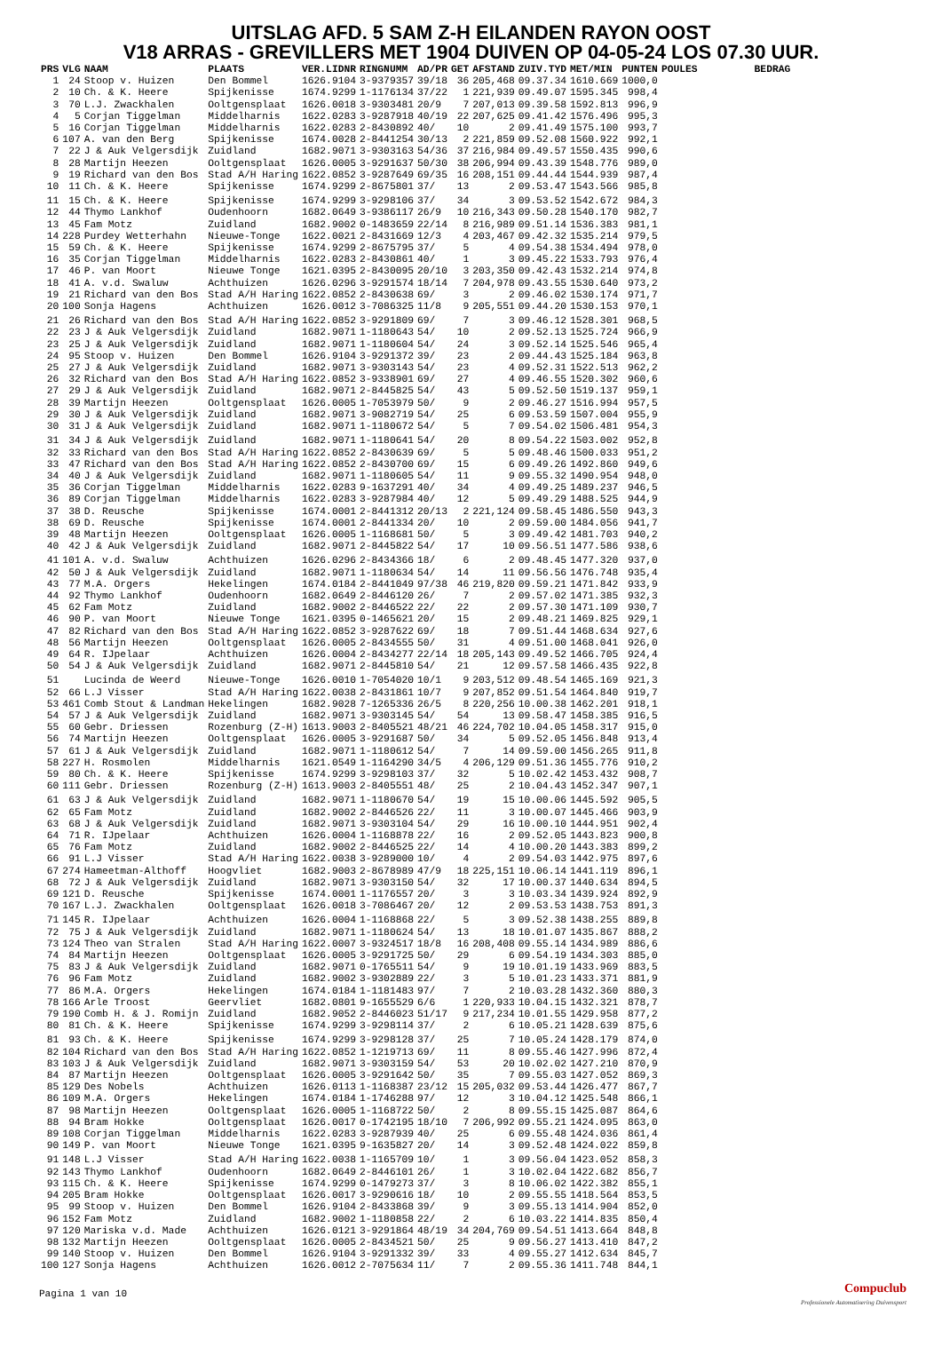UITSLAG AFD. 5 SAM Z-H EILANDEN RAYON OOST
V18 ARRAS - GREVILLERS MET 1904 DUIVEN OP 04-05-24 LOS 07.30 UUR.
| PRS | VLG | NAAM | PLAATS | VER.LIDNR | RINGNUMM | AD/PR | GET | AFSTAND | ZUIV.TYD | MET/MIN | PUNTEN | POULES | BEDRAG |
| --- | --- | --- | --- | --- | --- | --- | --- | --- | --- | --- | --- | --- | --- |
| 1 | 24 | Stoop v. Huizen | Den Bommel | 1626.9104 | 3-9379357 | 39/18 | 36 | 205,468 | 09.37.34 | 1610.669 | 1000,0 | | |
| 2 | 10 | Ch. & K. Heere | Spijkenisse | 1674.9299 | 1-1176134 | 37/22 | 1 | 221,939 | 09.49.07 | 1595.345 | 998,4 | | |
| 3 | 70 | L.J. Zwackhalen | Ooltgensplaat | 1626.0018 | 3-9303481 | 20/9 | 7 | 207,013 | 09.39.58 | 1592.813 | 996,9 | | |
| 4 | 5 | Corjan Tiggelman | Middelharnis | 1622.0283 | 3-9287918 | 40/19 | 22 | 207,625 | 09.41.42 | 1576.496 | 995,3 | | |
| 5 | 16 | Corjan Tiggelman | Middelharnis | 1622.0283 | 2-8430892 | 40/ | 10 | 2 | 09.41.49 | 1575.100 | 993,7 | | |
| 6 | 107 | A. van den Berg | Spijkenisse | 1674.0028 | 2-8441254 | 30/13 | 2 | 221,859 | 09.52.08 | 1560.922 | 992,1 | | |
| 7 | 22 | J & Auk Velgersdijk | Zuidland | 1682.9071 | 3-9303163 | 54/36 | 37 | 216,984 | 09.49.57 | 1550.435 | 990,6 | | |
| 8 | 28 | Martijn Heezen | Ooltgensplaat | 1626.0005 | 3-9291637 | 50/30 | 38 | 206,994 | 09.43.39 | 1548.776 | 989,0 | | |
| 9 | 19 | Richard van den Bos | Stad A/H Haring | 1622.0852 | 3-9287649 | 69/35 | 16 | 208,151 | 09.44.44 | 1544.939 | 987,4 | | |
| 10 | 11 | Ch. & K. Heere | Spijkenisse | 1674.9299 | 2-8675801 | 37/ | 13 | 2 | 09.53.47 | 1543.566 | 985,8 | | |
| 11 | 15 | Ch. & K. Heere | Spijkenisse | 1674.9299 | 3-9298106 | 37/ | 34 | 3 | 09.53.52 | 1542.672 | 984,3 | | |
| 12 | 44 | Thymo Lankhof | Oudenhoorn | 1682.0649 | 3-9386117 | 26/9 | 10 | 216,343 | 09.50.28 | 1540.170 | 982,7 | | |
| 13 | 45 | Fam Motz | Zuidland | 1682.9002 | 0-1483659 | 22/14 | 8 | 216,989 | 09.51.14 | 1536.383 | 981,1 | | |
| 14 | 228 | Purdey Wetterhahn | Nieuwe-Tonge | 1622.0021 | 2-8431669 | 12/3 | 4 | 203,467 | 09.42.32 | 1535.214 | 979,5 | | |
| 15 | 59 | Ch. & K. Heere | Spijkenisse | 1674.9299 | 2-8675795 | 37/ | 5 | 4 | 09.54.38 | 1534.494 | 978,0 | | |
| 16 | 35 | Corjan Tiggelman | Middelharnis | 1622.0283 | 2-8430861 | 40/ | 1 | 3 | 09.45.22 | 1533.793 | 976,4 | | |
| 17 | 46 | P. van Moort | Nieuwe Tonge | 1621.0395 | 2-8430095 | 20/10 | 3 | 203,350 | 09.42.43 | 1532.214 | 974,8 | | |
| 18 | 41 | A. v.d. Swaluw | Achthuizen | 1626.0296 | 3-9291574 | 18/14 | 7 | 204,978 | 09.43.55 | 1530.640 | 973,2 | | |
| 19 | 21 | Richard van den Bos | Stad A/H Haring | 1622.0852 | 2-8430638 | 69/ | 3 | 2 | 09.46.02 | 1530.174 | 971,7 | | |
| 20 | 100 | Sonja Hagens | Achthuizen | 1626.0012 | 3-7086325 | 11/8 | 9 | 205,551 | 09.44.20 | 1530.153 | 970,1 | | |
| 21 | 26 | Richard van den Bos | Stad A/H Haring | 1622.0852 | 3-9291809 | 69/ | 7 | 3 | 09.46.12 | 1528.301 | 968,5 | | |
| 22 | 23 | J & Auk Velgersdijk | Zuidland | 1682.9071 | 1-1180643 | 54/ | 10 | 2 | 09.52.13 | 1525.724 | 966,9 | | |
| 23 | 25 | J & Auk Velgersdijk | Zuidland | 1682.9071 | 1-1180604 | 54/ | 24 | 3 | 09.52.14 | 1525.546 | 965,4 | | |
| 24 | 95 | Stoop v. Huizen | Den Bommel | 1626.9104 | 3-9291372 | 39/ | 23 | 2 | 09.44.43 | 1525.184 | 963,8 | | |
| 25 | 27 | J & Auk Velgersdijk | Zuidland | 1682.9071 | 3-9303143 | 54/ | 23 | 4 | 09.52.31 | 1522.513 | 962,2 | | |
| 26 | 32 | Richard van den Bos | Stad A/H Haring | 1622.0852 | 3-9338901 | 69/ | 27 | 4 | 09.46.55 | 1520.302 | 960,6 | | |
| 27 | 29 | J & Auk Velgersdijk | Zuidland | 1682.9071 | 2-8445825 | 54/ | 43 | 5 | 09.52.50 | 1519.137 | 959,1 | | |
| 28 | 39 | Martijn Heezen | Ooltgensplaat | 1626.0005 | 1-7053979 | 50/ | 9 | 2 | 09.46.27 | 1516.994 | 957,5 | | |
| 29 | 30 | J & Auk Velgersdijk | Zuidland | 1682.9071 | 3-9082719 | 54/ | 25 | 6 | 09.53.59 | 1507.004 | 955,9 | | |
| 30 | 31 | J & Auk Velgersdijk | Zuidland | 1682.9071 | 1-1180672 | 54/ | 5 | 7 | 09.54.02 | 1506.481 | 954,3 | | |
| 31 | 34 | J & Auk Velgersdijk | Zuidland | 1682.9071 | 1-1180641 | 54/ | 20 | 8 | 09.54.22 | 1503.002 | 952,8 | | |
| 32 | 33 | Richard van den Bos | Stad A/H Haring | 1622.0852 | 2-8430639 | 69/ | 5 | 5 | 09.48.46 | 1500.033 | 951,2 | | |
| 33 | 47 | Richard van den Bos | Stad A/H Haring | 1622.0852 | 2-8430700 | 69/ | 15 | 6 | 09.49.26 | 1492.860 | 949,6 | | |
| 34 | 40 | J & Auk Velgersdijk | Zuidland | 1682.9071 | 1-1180605 | 54/ | 11 | 9 | 09.55.32 | 1490.954 | 948,0 | | |
| 35 | 36 | Corjan Tiggelman | Middelharnis | 1622.0283 | 9-1637291 | 40/ | 34 | 4 | 09.49.25 | 1489.237 | 946,5 | | |
| 36 | 89 | Corjan Tiggelman | Middelharnis | 1622.0283 | 3-9287984 | 40/ | 12 | 5 | 09.49.29 | 1488.525 | 944,9 | | |
| 37 | 38 | D. Reusche | Spijkenisse | 1674.0001 | 2-8441312 | 20/13 | 2 | 221,124 | 09.58.45 | 1486.550 | 943,3 | | |
| 38 | 69 | D. Reusche | Spijkenisse | 1674.0001 | 2-8441334 | 20/ | 10 | 2 | 09.59.00 | 1484.056 | 941,7 | | |
| 39 | 48 | Martijn Heezen | Ooltgensplaat | 1626.0005 | 1-1168681 | 50/ | 5 | 3 | 09.49.42 | 1481.703 | 940,2 | | |
| 40 | 42 | J & Auk Velgersdijk | Zuidland | 1682.9071 | 2-8445822 | 54/ | 17 | 10 | 09.56.51 | 1477.586 | 938,6 | | |
| 41 | 101 | A. v.d. Swaluw | Achthuizen | 1626.0296 | 2-8434366 | 18/ | 6 | 2 | 09.48.45 | 1477.320 | 937,0 | | |
| 42 | 50 | J & Auk Velgersdijk | Zuidland | 1682.9071 | 1-1180634 | 54/ | 14 | 11 | 09.56.56 | 1476.748 | 935,4 | | |
| 43 | 77 | M.A. Orgers | Hekelingen | 1674.0184 | 2-8441049 | 97/38 | 46 | 219,820 | 09.59.21 | 1471.842 | 933,9 | | |
| 44 | 92 | Thymo Lankhof | Oudenhoorn | 1682.0649 | 2-8446120 | 26/ | 7 | 2 | 09.57.02 | 1471.385 | 932,3 | | |
| 45 | 62 | Fam Motz | Zuidland | 1682.9002 | 2-8446522 | 22/ | 22 | 2 | 09.57.30 | 1471.109 | 930,7 | | |
| 46 | 90 | P. van Moort | Nieuwe Tonge | 1621.0395 | 0-1465621 | 20/ | 15 | 2 | 09.48.21 | 1469.825 | 929,1 | | |
| 47 | 82 | Richard van den Bos | Stad A/H Haring | 1622.0852 | 3-9287622 | 69/ | 18 | 7 | 09.51.44 | 1468.634 | 927,6 | | |
| 48 | 56 | Martijn Heezen | Ooltgensplaat | 1626.0005 | 2-8434555 | 50/ | 31 | 4 | 09.51.00 | 1468.041 | 926,0 | | |
| 49 | 64 | R. IJpelaar | Achthuizen | 1626.0004 | 2-8434277 | 22/14 | 18 | 205,143 | 09.49.52 | 1466.705 | 924,4 | | |
| 50 | 54 | J & Auk Velgersdijk | Zuidland | 1682.9071 | 2-8445810 | 54/ | 21 | 12 | 09.57.58 | 1466.435 | 922,8 | | |
| 51 | | Lucinda de Weerd | Nieuwe-Tonge | 1626.0010 | 1-7054020 | 10/1 | 9 | 203,512 | 09.48.54 | 1465.169 | 921,3 | | |
| 52 | 66 | L.J Visser | Stad A/H Haring | 1622.0038 | 2-8431861 | 10/7 | 9 | 207,852 | 09.51.54 | 1464.840 | 919,7 | | |
| 53 | 461 | Comb Stout & Landman | Hekelingen | 1682.9028 | 7-1265336 | 26/5 | 8 | 220,256 | 10.00.38 | 1462.201 | 918,1 | | |
| 54 | 57 | J & Auk Velgersdijk | Zuidland | 1682.9071 | 3-9303145 | 54/ | 54 | 13 | 09.58.47 | 1458.385 | 916,5 | | |
| 55 | 60 | Gebr. Driessen | Rozenburg (Z-H) | 1613.9003 | 2-8405521 | 48/21 | 46 | 224,702 | 10.04.05 | 1458.317 | 915,0 | | |
| 56 | 74 | Martijn Heezen | Ooltgensplaat | 1626.0005 | 3-9291687 | 50/ | 34 | 5 | 09.52.05 | 1456.848 | 913,4 | | |
| 57 | 61 | J & Auk Velgersdijk | Zuidland | 1682.9071 | 1-1180612 | 54/ | 7 | 14 | 09.59.00 | 1456.265 | 911,8 | | |
| 58 | 227 | H. Rosmolen | Middelharnis | 1621.0549 | 1-1164290 | 34/5 | 4 | 206,129 | 09.51.36 | 1455.776 | 910,2 | | |
| 59 | 80 | Ch. & K. Heere | Spijkenisse | 1674.9299 | 3-9298103 | 37/ | 32 | 5 | 10.02.42 | 1453.432 | 908,7 | | |
| 60 | 111 | Gebr. Driessen | Rozenburg (Z-H) | 1613.9003 | 2-8405551 | 48/ | 25 | 2 | 10.04.43 | 1452.347 | 907,1 | | |
| 61 | 63 | J & Auk Velgersdijk | Zuidland | 1682.9071 | 1-1180670 | 54/ | 19 | 15 | 10.00.06 | 1445.592 | 905,5 | | |
| 62 | 65 | Fam Motz | Zuidland | 1682.9002 | 2-8446526 | 22/ | 11 | 3 | 10.00.07 | 1445.466 | 903,9 | | |
| 63 | 68 | J & Auk Velgersdijk | Zuidland | 1682.9071 | 3-9303104 | 54/ | 29 | 16 | 10.00.10 | 1444.951 | 902,4 | | |
| 64 | 71 | R. IJpelaar | Achthuizen | 1626.0004 | 1-1168878 | 22/ | 16 | 2 | 09.52.05 | 1443.823 | 900,8 | | |
| 65 | 76 | Fam Motz | Zuidland | 1682.9002 | 2-8446525 | 22/ | 14 | 4 | 10.00.20 | 1443.383 | 899,2 | | |
| 66 | 91 | L.J Visser | Stad A/H Haring | 1622.0038 | 3-9289000 | 10/ | 4 | 2 | 09.54.03 | 1442.975 | 897,6 | | |
| 67 | 274 | Hameetman-Althoff | Hoogvliet | 1682.9003 | 2-8678989 | 47/9 | 18 | 225,151 | 10.06.14 | 1441.119 | 896,1 | | |
| 68 | 72 | J & Auk Velgersdijk | Zuidland | 1682.9071 | 3-9303150 | 54/ | 32 | 17 | 10.00.37 | 1440.634 | 894,5 | | |
| 69 | 121 | D. Reusche | Spijkenisse | 1674.0001 | 1-1176557 | 20/ | 3 | 3 | 10.03.34 | 1439.924 | 892,9 | | |
| 70 | 167 | L.J. Zwackhalen | Ooltgensplaat | 1626.0018 | 3-7086467 | 20/ | 12 | 2 | 09.53.53 | 1438.753 | 891,3 | | |
| 71 | 145 | R. IJpelaar | Achthuizen | 1626.0004 | 1-1168868 | 22/ | 5 | 3 | 09.52.38 | 1438.255 | 889,8 | | |
| 72 | 75 | J & Auk Velgersdijk | Zuidland | 1682.9071 | 1-1180624 | 54/ | 13 | 18 | 10.01.07 | 1435.867 | 888,2 | | |
| 73 | 124 | Theo van Stralen | Stad A/H Haring | 1622.0007 | 3-9324517 | 18/8 | 16 | 208,408 | 09.55.14 | 1434.989 | 886,6 | | |
| 74 | 84 | Martijn Heezen | Ooltgensplaat | 1626.0005 | 3-9291725 | 50/ | 29 | 6 | 09.54.19 | 1434.303 | 885,0 | | |
| 75 | 83 | J & Auk Velgersdijk | Zuidland | 1682.9071 | 0-1765511 | 54/ | 9 | 19 | 10.01.19 | 1433.969 | 883,5 | | |
| 76 | 96 | Fam Motz | Zuidland | 1682.9002 | 3-9302889 | 22/ | 3 | 5 | 10.01.23 | 1433.371 | 881,9 | | |
| 77 | 86 | M.A. Orgers | Hekelingen | 1674.0184 | 1-1181483 | 97/ | 7 | 2 | 10.03.28 | 1432.360 | 880,3 | | |
| 78 | 166 | Arle Troost | Geervliet | 1682.0801 | 9-1655529 | 6/6 | 1 | 220,933 | 10.04.15 | 1432.321 | 878,7 | | |
| 79 | 190 | Comb H. & J. Romijn | Zuidland | 1682.9052 | 2-8446023 | 51/17 | 9 | 217,234 | 10.01.55 | 1429.958 | 877,2 | | |
| 80 | 81 | Ch. & K. Heere | Spijkenisse | 1674.9299 | 3-9298114 | 37/ | 2 | 6 | 10.05.21 | 1428.639 | 875,6 | | |
| 81 | 93 | Ch. & K. Heere | Spijkenisse | 1674.9299 | 3-9298128 | 37/ | 25 | 7 | 10.05.24 | 1428.179 | 874,0 | | |
| 82 | 104 | Richard van den Bos | Stad A/H Haring | 1622.0852 | 1-1219713 | 69/ | 11 | 8 | 09.55.46 | 1427.996 | 872,4 | | |
| 83 | 103 | J & Auk Velgersdijk | Zuidland | 1682.9071 | 3-9303159 | 54/ | 53 | 20 | 10.02.02 | 1427.210 | 870,9 | | |
| 84 | 87 | Martijn Heezen | Ooltgensplaat | 1626.0005 | 3-9291642 | 50/ | 35 | 7 | 09.55.03 | 1427.052 | 869,3 | | |
| 85 | 129 | Des Nobels | Achthuizen | 1626.0113 | 1-1168387 | 23/12 | 15 | 205,032 | 09.53.44 | 1426.477 | 867,7 | | |
| 86 | 109 | M.A. Orgers | Hekelingen | 1674.0184 | 1-1746288 | 97/ | 12 | 3 | 10.04.12 | 1425.548 | 866,1 | | |
| 87 | 98 | Martijn Heezen | Ooltgensplaat | 1626.0005 | 1-1168722 | 50/ | 2 | 8 | 09.55.15 | 1425.087 | 864,6 | | |
| 88 | 94 | Bram Hokke | Ooltgensplaat | 1626.0017 | 0-1742195 | 18/10 | 7 | 206,992 | 09.55.21 | 1424.095 | 863,0 | | |
| 89 | 108 | Corjan Tiggelman | Middelharnis | 1622.0283 | 3-9287939 | 40/ | 25 | 6 | 09.55.48 | 1424.036 | 861,4 | | |
| 90 | 149 | P. van Moort | Nieuwe Tonge | 1621.0395 | 9-1635827 | 20/ | 14 | 3 | 09.52.48 | 1424.022 | 859,8 | | |
| 91 | 148 | L.J Visser | Stad A/H Haring | 1622.0038 | 1-1165709 | 10/ | 1 | 3 | 09.56.04 | 1423.052 | 858,3 | | |
| 92 | 143 | Thymo Lankhof | Oudenhoorn | 1682.0649 | 2-8446101 | 26/ | 1 | 3 | 10.02.04 | 1422.682 | 856,7 | | |
| 93 | 115 | Ch. & K. Heere | Spijkenisse | 1674.9299 | 0-1479273 | 37/ | 3 | 8 | 10.06.02 | 1422.382 | 855,1 | | |
| 94 | 205 | Bram Hokke | Ooltgensplaat | 1626.0017 | 3-9290616 | 18/ | 10 | 2 | 09.55.55 | 1418.564 | 853,5 | | |
| 95 | 99 | Stoop v. Huizen | Den Bommel | 1626.9104 | 2-8433868 | 39/ | 9 | 3 | 09.55.13 | 1414.904 | 852,0 | | |
| 96 | 152 | Fam Motz | Zuidland | 1682.9002 | 1-1180858 | 22/ | 2 | 6 | 10.03.22 | 1414.835 | 850,4 | | |
| 97 | 120 | Mariska v.d. Made | Achthuizen | 1626.0121 | 3-9291864 | 48/19 | 34 | 204,769 | 09.54.51 | 1413.664 | 848,8 | | |
| 98 | 132 | Martijn Heezen | Ooltgensplaat | 1626.0005 | 2-8434521 | 50/ | 25 | 9 | 09.56.27 | 1413.410 | 847,2 | | |
| 99 | 140 | Stoop v. Huizen | Den Bommel | 1626.9104 | 3-9291332 | 39/ | 33 | 4 | 09.55.27 | 1412.634 | 845,7 | | |
| 100 | 127 | Sonja Hagens | Achthuizen | 1626.0012 | 2-7075634 | 11/ | 7 | 2 | 09.55.36 | 1411.748 | 844,1 | | |
Pagina 1 van 10
Compuclub
Professionele Automatisering Duivensport